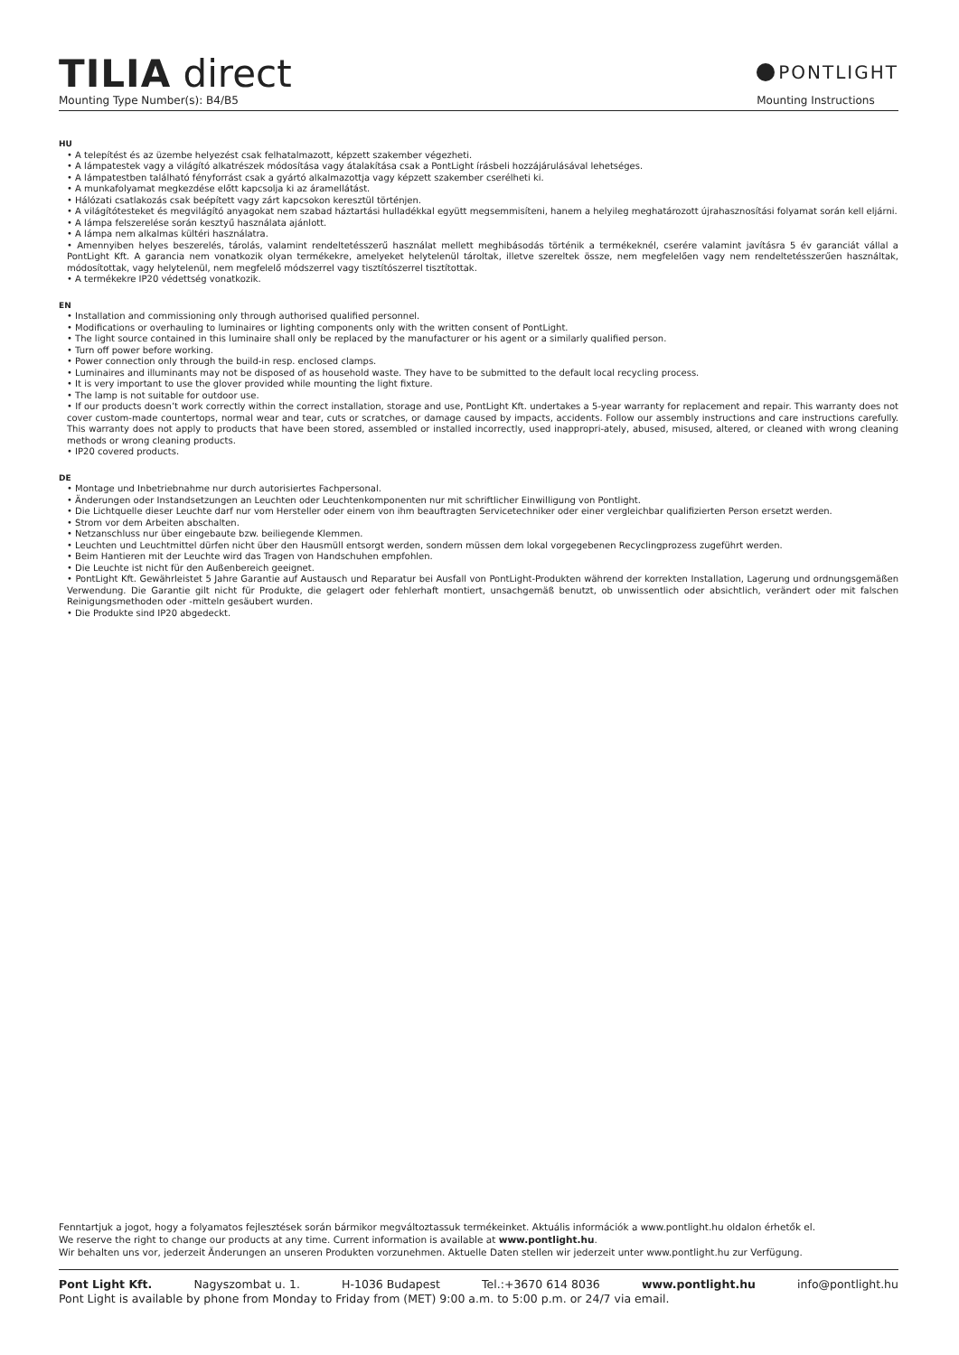TILIA direct
Mounting Type Number(s): B4/B5
PONTLIGHT
Mounting Instructions
HU
• A telepítést és az üzembe helyezést csak felhatalmazott, képzett szakember végezheti.
• A lámpatestek vagy a világító alkatrészek módosítása vagy átalakítása csak a PontLight írásbeli hozzájárulásával lehetséges.
• A lámpatestben található fényforrást csak a gyártó alkalmazottja vagy képzett szakember cserélheti ki.
• A munkafolyamat megkezdése előtt kapcsolja ki az áramellátást.
• Hálózati csatlakozás csak beépített vagy zárt kapcsokon keresztül történjen.
• A világítótesteket és megvilágító anyagokat nem szabad háztartási hulladékkal együtt megsemmisíteni, hanem a helyileg meghatározott újrahasznosítási folyamat során kell eljárni.
• A lámpa felszerelése során kesztyű használata ajánlott.
• A lámpa nem alkalmas kültéri használatra.
• Amennyiben helyes beszerelés, tárolás, valamint rendeltetésszerű használat mellett meghibásodás történik a termékeknél, cserére valamint javításra 5 év garanciát vállal a PontLight Kft. A garancia nem vonatkozik olyan termékekre, amelyeket helytelenül tároltak, illetve szereltek össze, nem megfelelően vagy nem rendeltetésszerűen használtak, módosítottak, vagy helytelenül, nem megfelelő módszerrel vagy tisztítószerrel tisztítottak.
• A termékekre IP20 védettség vonatkozik.
EN
• Installation and commissioning only through authorised qualified personnel.
• Modifications or overhauling to luminaires or lighting components only with the written consent of PontLight.
• The light source contained in this luminaire shall only be replaced by the manufacturer or his agent or a similarly qualified person.
• Turn off power before working.
• Power connection only through the build-in resp. enclosed clamps.
• Luminaires and illuminants may not be disposed of as household waste. They have to be submitted to the default local recycling process.
• It is very important to use the glover provided while mounting the light fixture.
• The lamp is not suitable for outdoor use.
• If our products doesn’t work correctly within the correct installation, storage and use, PontLight Kft. undertakes a 5-year warranty for replacement and repair. This warranty does not cover custom-made countertops, normal wear and tear, cuts or scratches, or damage caused by impacts, accidents. Follow our assembly instructions and care instructions carefully. This warranty does not apply to products that have been stored, assembled or installed incorrectly, used inappropri-ately, abused, misused, altered, or cleaned with wrong cleaning methods or wrong cleaning products.
• IP20 covered products.
DE
• Montage und Inbetriebnahme nur durch autorisiertes Fachpersonal.
• Änderungen oder Instandsetzungen an Leuchten oder Leuchtenkomponenten nur mit schriftlicher Einwilligung von Pontlight.
• Die Lichtquelle dieser Leuchte darf nur vom Hersteller oder einem von ihm beauftragten Servicetechniker oder einer vergleichbar qualifizierten Person ersetzt werden.
• Strom vor dem Arbeiten abschalten.
• Netzanschluss nur über eingebaute bzw. beiliegende Klemmen.
• Leuchten und Leuchtmittel dürfen nicht über den Hausmüll entsorgt werden, sondern müssen dem lokal vorgegebenen Recyclingprozess zugeführt werden.
• Beim Hantieren mit der Leuchte wird das Tragen von Handschuhen empfohlen.
• Die Leuchte ist nicht für den Außenbereich geeignet.
• PontLight Kft. Gewährleistet 5 Jahre Garantie auf Austausch und Reparatur bei Ausfall von PontLight-Produkten während der korrekten Installation, Lagerung und ordnungsgemäßen Verwendung. Die Garantie gilt nicht für Produkte, die gelagert oder fehlerhaft montiert, unsachgemäß benutzt, ob unwissentlich oder absichtlich, verändert oder mit falschen Reinigungsmethoden oder -mitteln gesäubert wurden.
• Die Produkte sind IP20 abgedeckt.
Fenntartjuk a jogot, hogy a folyamatos fejlesztések során bármikor megváltoztassuk termékeinket. Aktuális információk a www.pontlight.hu oldalon érhetők el.
We reserve the right to change our products at any time. Current information is available at www.pontlight.hu.
Wir behalten uns vor, jederzeit Änderungen an unseren Produkten vorzunehmen. Aktuelle Daten stellen wir jederzeit unter www.pontlight.hu zur Verfügung.
Pont Light Kft. Nagyszombat u. 1. H-1036 Budapest Tel.:+3670 614 8036 www.pontlight.hu info@pontlight.hu
Pont Light is available by phone from Monday to Friday from (MET) 9:00 a.m. to 5:00 p.m. or 24/7 via email.